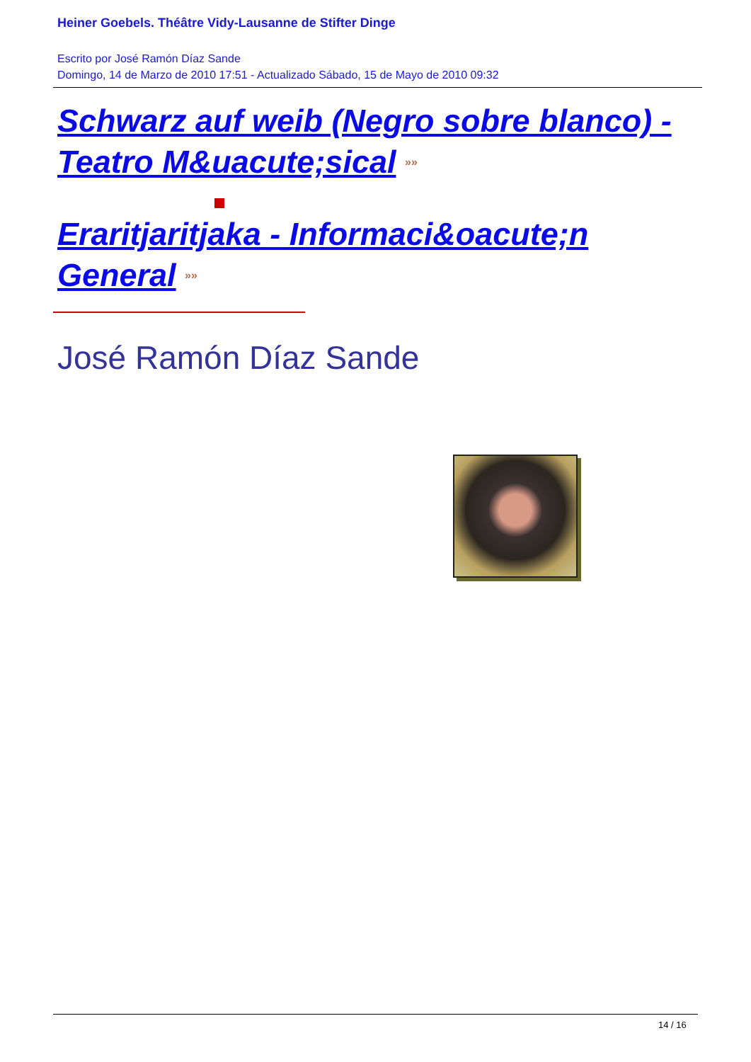Heiner Goebels. Théâtre Vidy-Lausanne de Stifter Dinge
Escrito por José Ramón Díaz Sande
Domingo, 14 de Marzo de 2010 17:51 - Actualizado Sábado, 15 de Mayo de 2010 09:32
Schwarz auf weib (Negro sobre blanco) - Teatro M&uacute;sical »»
Eraritjaritjaka - Informaci&oacute;n General »»
José Ramón Díaz Sande
14 / 16